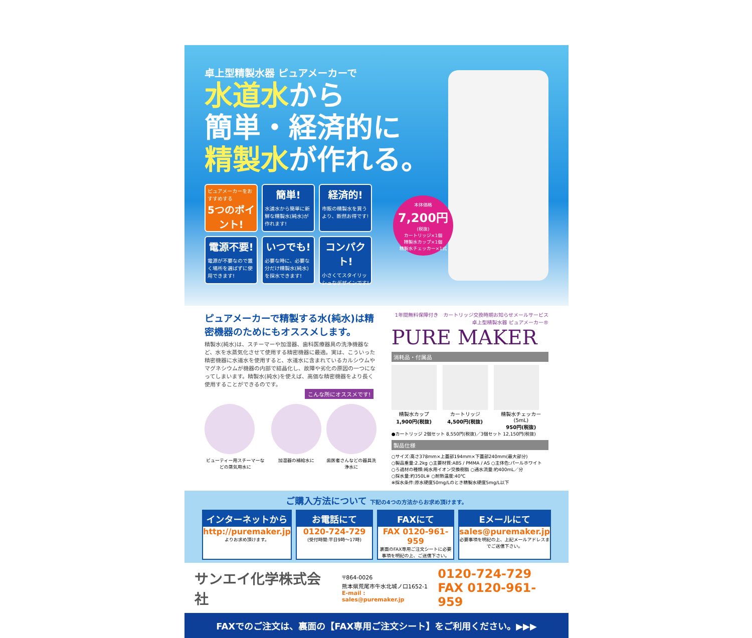卓上型精製水器 ピュアメーカーで
水道水から
簡単・経済的に
精製水が作れる。
ピュアメーカーをおすすめする
5つのポイント!
簡単!
水道水から簡単に新鮮な精製水(純水)が作れます!
経済的!
市販の精製水を買うより、断然お得です!
電源不要!
電源が不要なので置く場所を選ばずに使用できます!
いつでも!
必要な時に、必要な分だけ精製水(純水)を採水できます!
コンパクト!
小さくてスタイリッシュなデザインです!
本体価格
7,200円
(税抜)
カートリッジ×1個
精製水カップ×1個
精製水チェッカー×1式
ピュアメーカーで精製する水(純水)は精密機器のためにもオススメします。
精製水(純水)は、スチーマーや加湿器、歯科医療器具の洗浄機器など、水を水蒸気化させて使用する精密機器に最適。実は、こういった精密機器に水道水を使用すると、水道水に含まれているカルシウムやマグネシウムが機器の内部で結晶化し、故障や劣化の原因の一つになってしまいます。精製水(純水)を使えば、高価な精密機器をより長く使用することができるのです。
こんな所にオススメです!
ビューティー用スチーマーなどの蒸気用水に
加湿器の補給水に 歯医者さんなどの器具洗浄水に
1年間無料保障付き　カートリッジ交換時期お知らせメールサービス
卓上型精製水器 ピュアメーカー®
PURE MAKER
消耗品・付属品
精製水カップ
1,900円(税抜)
カートリッジ
4,500円(税抜)
精製水チェッカー(5mL)
950円(税抜)
●カートリッジ 2個セット 8,550円(税抜)／3個セット 12,150円(税抜)
製品仕様
○サイズ:高さ378mm×上蓋部194mm×下蓋部240mm(最大部分)
○製品重量:2.2kg ○主要材質:ABS / PMMA / AS ○主体色:パールホワイト
○ろ過材の種類:純水用イオン交換樹脂 ○通水流量:約400mL／分
○採水量:約350L※ ○耐熱温度:40℃
※採水条件:原水硬度50mg/Lのとき精製水硬度5mg/L以下
ご購入方法について 下記の4つの方法からお求め頂けます。
インターネットから
http://puremaker.jp
よりお求め頂けます。
お電話にて
0120-724-729
(受付時間:平日9時～17時)
FAXにて
FAX 0120-961-959
裏面のFAX専用ご注文シートに必要事項を明記の上、ご送信下さい。
Eメールにて
sales@puremaker.jp
必要事項を明記の上、上記メールアドレスまでご送信下さい。
サンエイ化学株式会社
〒864-0026
熊本県荒尾市牛水北城ノ口1652-1
E-mail : sales@puremaker.jp
0120-724-729
FAX 0120-961-959
FAXでのご注文は、裏面の【FAX専用ご注文シート】をご利用ください。▶▶▶